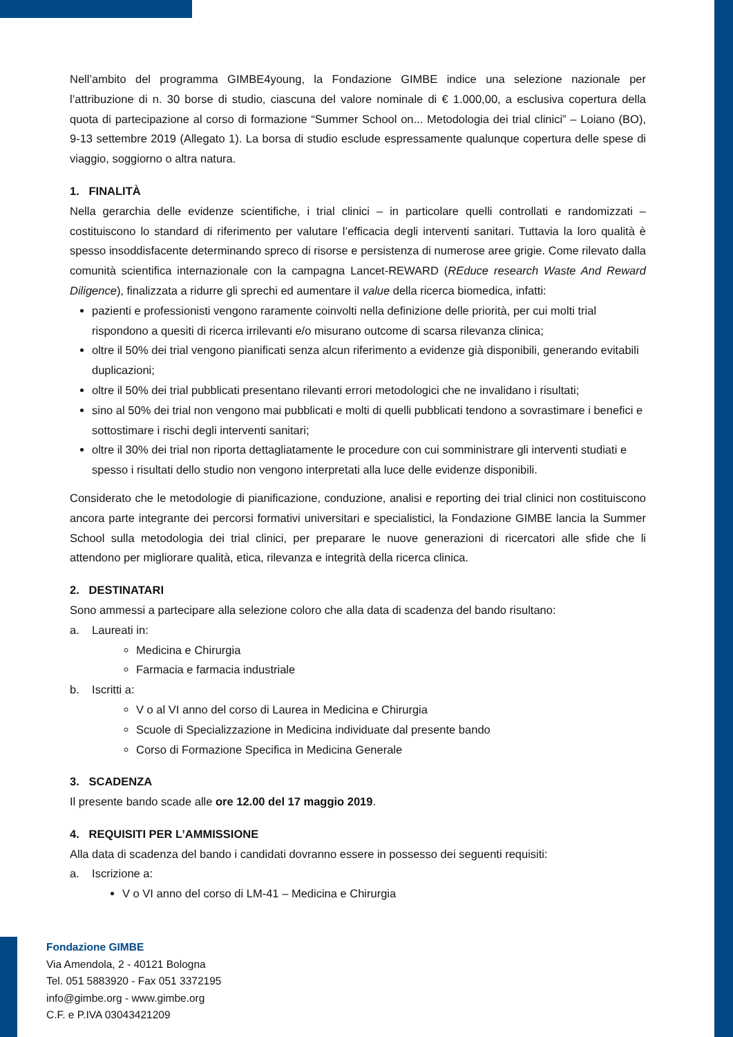Nell’ambito del programma GIMBE4young, la Fondazione GIMBE indice una selezione nazionale per l’attribuzione di n. 30 borse di studio, ciascuna del valore nominale di € 1.000,00, a esclusiva copertura della quota di partecipazione al corso di formazione “Summer School on... Metodologia dei trial clinici” – Loiano (BO), 9-13 settembre 2019 (Allegato 1). La borsa di studio esclude espressamente qualunque copertura delle spese di viaggio, soggiorno o altra natura.
1. FINALITÀ
Nella gerarchia delle evidenze scientifiche, i trial clinici – in particolare quelli controllati e randomizzati – costituiscono lo standard di riferimento per valutare l’efficacia degli interventi sanitari. Tuttavia la loro qualità è spesso insoddisfacente determinando spreco di risorse e persistenza di numerose aree grigie. Come rilevato dalla comunità scientifica internazionale con la campagna Lancet-REWARD (REduce research Waste And Reward Diligence), finalizzata a ridurre gli sprechi ed aumentare il value della ricerca biomedica, infatti:
pazienti e professionisti vengono raramente coinvolti nella definizione delle priorità, per cui molti trial rispondono a quesiti di ricerca irrilevanti e/o misurano outcome di scarsa rilevanza clinica;
oltre il 50% dei trial vengono pianificati senza alcun riferimento a evidenze già disponibili, generando evitabili duplicazioni;
oltre il 50% dei trial pubblicati presentano rilevanti errori metodologici che ne invalidano i risultati;
sino al 50% dei trial non vengono mai pubblicati e molti di quelli pubblicati tendono a sovrastimare i benefici e sottostimare i rischi degli interventi sanitari;
oltre il 30% dei trial non riporta dettagliatamente le procedure con cui somministrare gli interventi studiati e spesso i risultati dello studio non vengono interpretati alla luce delle evidenze disponibili.
Considerato che le metodologie di pianificazione, conduzione, analisi e reporting dei trial clinici non costituiscono ancora parte integrante dei percorsi formativi universitari e specialistici, la Fondazione GIMBE lancia la Summer School sulla metodologia dei trial clinici, per preparare le nuove generazioni di ricercatori alle sfide che li attendono per migliorare qualità, etica, rilevanza e integrità della ricerca clinica.
2. DESTINATARI
Sono ammessi a partecipare alla selezione coloro che alla data di scadenza del bando risultano:
a. Laureati in:
Medicina e Chirurgia
Farmacia e farmacia industriale
b. Iscritti a:
V o al VI anno del corso di Laurea in Medicina e Chirurgia
Scuole di Specializzazione in Medicina individuate dal presente bando
Corso di Formazione Specifica in Medicina Generale
3. SCADENZA
Il presente bando scade alle ore 12.00 del 17 maggio 2019.
4. REQUISITI PER L’AMMISSIONE
Alla data di scadenza del bando i candidati dovranno essere in possesso dei seguenti requisiti:
a. Iscrizione a:
V o VI anno del corso di LM-41 – Medicina e Chirurgia
Fondazione GIMBE
Via Amendola, 2 - 40121 Bologna
Tel. 051 5883920 - Fax 051 3372195
info@gimbe.org - www.gimbe.org
C.F. e P.IVA 03043421209